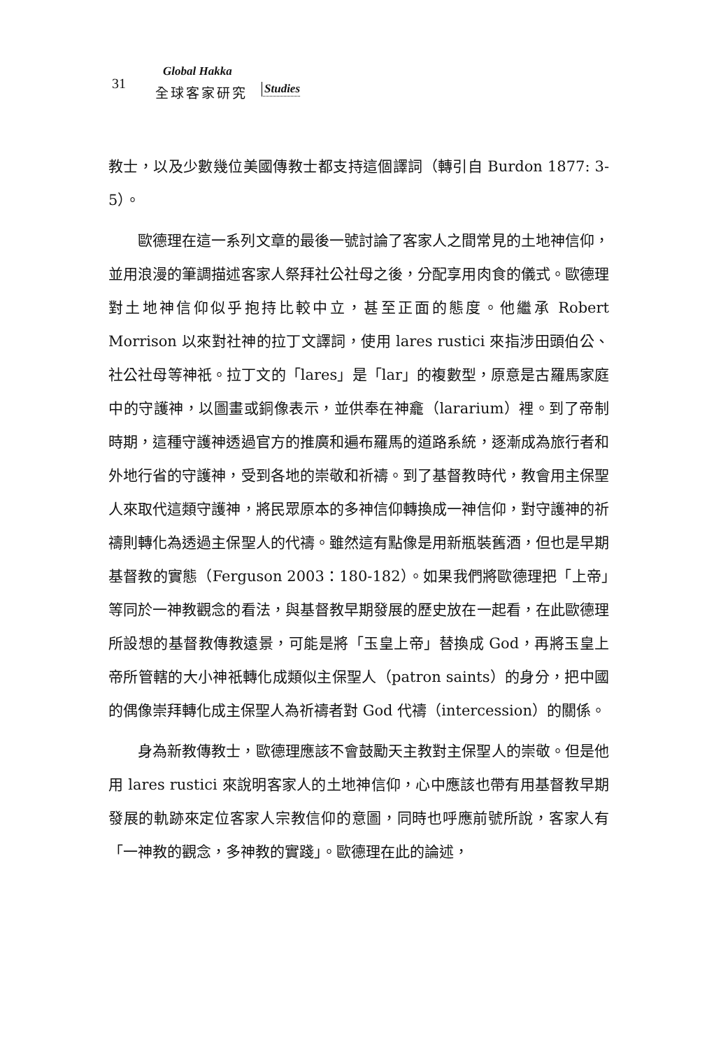31
Global Hakka
全球客家研究 Studies
教士，以及少數幾位美國傳教士都支持這個譯詞（轉引自 Burdon 1877: 3-5）。
歐德理在這一系列文章的最後一號討論了客家人之間常見的土地神信仰，並用浪漫的筆調描述客家人祭拜社公社母之後，分配享用肉食的儀式。歐德理對土地神信仰似乎抱持比較中立，甚至正面的態度。他繼承 Robert Morrison 以來對社神的拉丁文譯詞，使用 lares rustici 來指涉田頭伯公、社公社母等神祇。拉丁文的「lares」是「lar」的複數型，原意是古羅馬家庭中的守護神，以圖畫或銅像表示，並供奉在神龕（lararium）裡。到了帝制時期，這種守護神透過官方的推廣和遍布羅馬的道路系統，逐漸成為旅行者和外地行省的守護神，受到各地的崇敬和祈禱。到了基督教時代，教會用主保聖人來取代這類守護神，將民眾原本的多神信仰轉換成一神信仰，對守護神的祈禱則轉化為透過主保聖人的代禱。雖然這有點像是用新瓶裝舊酒，但也是早期基督教的實態（Ferguson 2003：180-182）。如果我們將歐德理把「上帝」等同於一神教觀念的看法，與基督教早期發展的歷史放在一起看，在此歐德理所設想的基督教傳教遠景，可能是將「玉皇上帝」替換成 God，再將玉皇上帝所管轄的大小神祇轉化成類似主保聖人（patron saints）的身分，把中國的偶像崇拜轉化成主保聖人為祈禱者對 God 代禱（intercession）的關係。
身為新教傳教士，歐德理應該不會鼓勵天主教對主保聖人的崇敬。但是他用 lares rustici 來說明客家人的土地神信仰，心中應該也帶有用基督教早期發展的軌跡來定位客家人宗教信仰的意圖，同時也呼應前號所說，客家人有「一神教的觀念，多神教的實踐」。歐德理在此的論述，